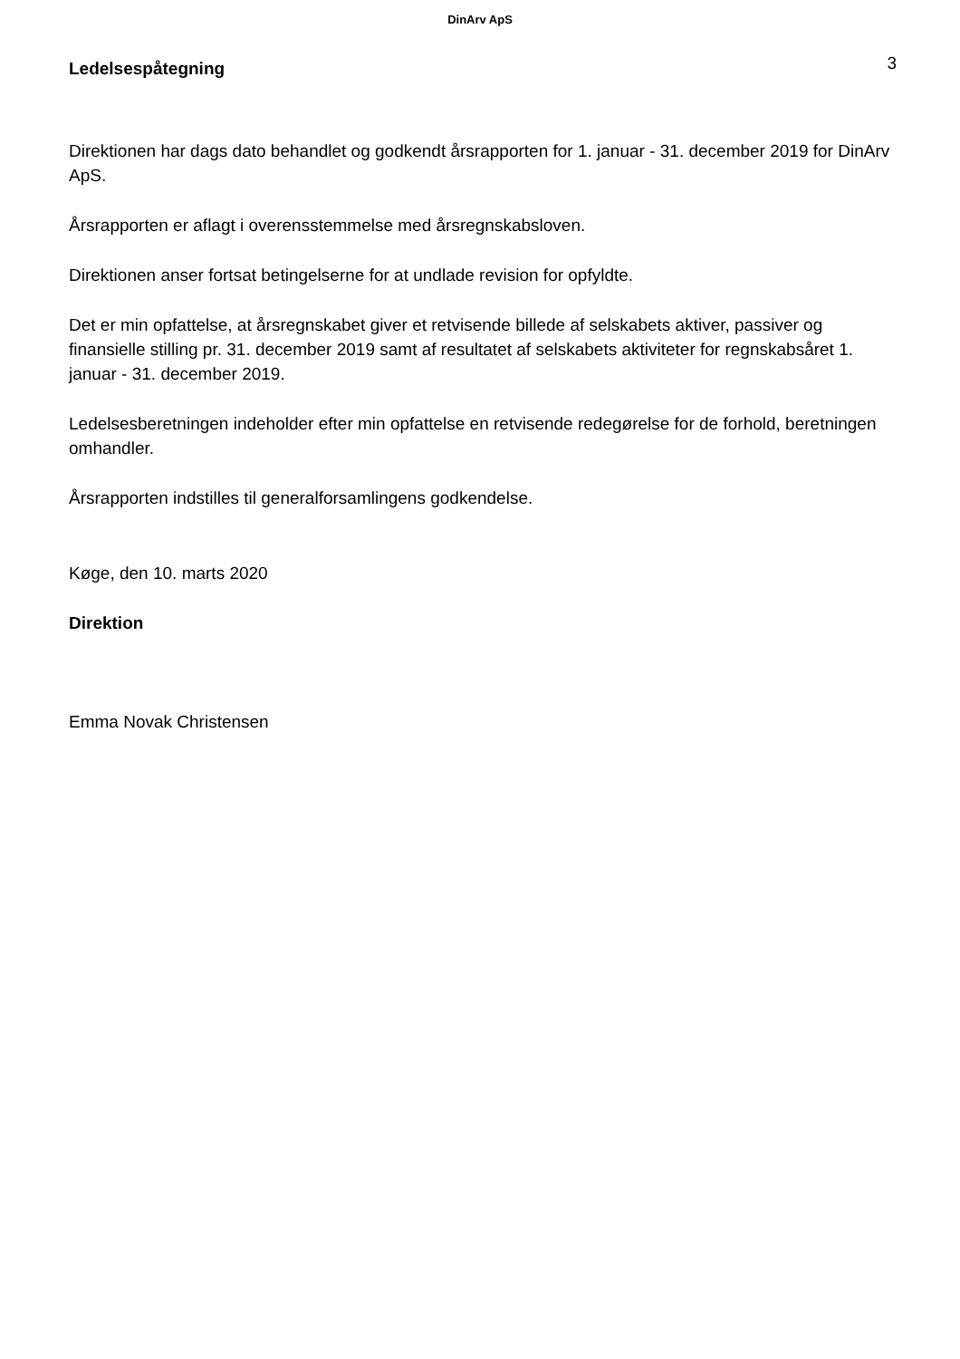DinArv ApS
Ledelsespåtegning
3
Direktionen har dags dato behandlet og godkendt årsrapporten for 1. januar - 31. december 2019 for DinArv ApS.
Årsrapporten er aflagt i overensstemmelse med årsregnskabsloven.
Direktionen anser fortsat betingelserne for at undlade revision for opfyldte.
Det er min opfattelse, at årsregnskabet giver et retvisende billede af selskabets aktiver, passiver og finansielle stilling pr. 31. december 2019 samt af resultatet af selskabets aktiviteter for regnskabsåret 1. januar - 31. december 2019.
Ledelsesberetningen indeholder efter min opfattelse en retvisende redegørelse for de forhold, beretningen omhandler.
Årsrapporten indstilles til generalforsamlingens godkendelse.
Køge, den 10. marts 2020
Direktion
Emma Novak Christensen